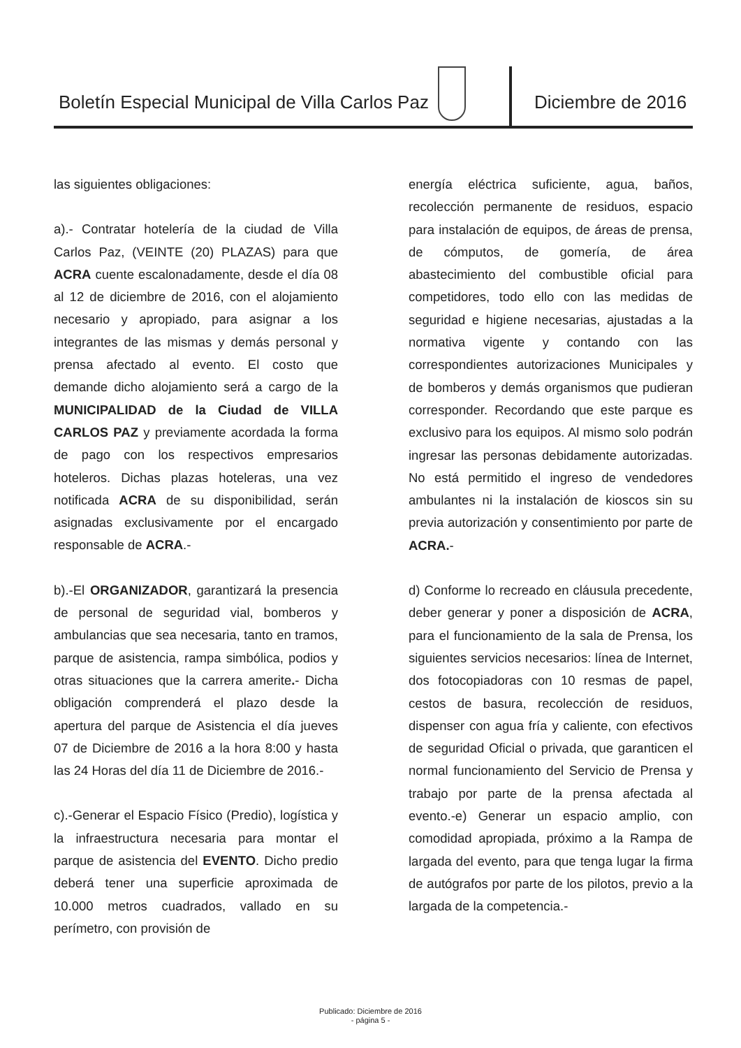Boletín Especial Municipal de Villa Carlos Paz
Diciembre de 2016
las siguientes obligaciones:
a).- Contratar hotelería de la ciudad de Villa Carlos Paz, (VEINTE (20) PLAZAS) para que ACRA cuente escalonadamente, desde el día 08 al 12 de diciembre de 2016, con el alojamiento necesario y apropiado, para asignar a los integrantes de las mismas y demás personal y prensa afectado al evento. El costo que demande dicho alojamiento será a cargo de la MUNICIPALIDAD de la Ciudad de VILLA CARLOS PAZ y previamente acordada la forma de pago con los respectivos empresarios hoteleros. Dichas plazas hoteleras, una vez notificada ACRA de su disponibilidad, serán asignadas exclusivamente por el encargado responsable de ACRA.-
b).-El ORGANIZADOR, garantizará la presencia de personal de seguridad vial, bomberos y ambulancias que sea necesaria, tanto en tramos, parque de asistencia, rampa simbólica, podios y otras situaciones que la carrera amerite.- Dicha obligación comprenderá el plazo desde la apertura del parque de Asistencia el día jueves 07 de Diciembre de 2016 a la hora 8:00 y hasta las 24 Horas del día 11 de Diciembre de 2016.-
c).-Generar el Espacio Físico (Predio), logística y la infraestructura necesaria para montar el parque de asistencia del EVENTO. Dicho predio deberá tener una superficie aproximada de 10.000 metros cuadrados, vallado en su perímetro, con provisión de
energía eléctrica suficiente, agua, baños, recolección permanente de residuos, espacio para instalación de equipos, de áreas de prensa, de cómputos, de gomería, de área abastecimiento del combustible oficial para competidores, todo ello con las medidas de seguridad e higiene necesarias, ajustadas a la normativa vigente y contando con las correspondientes autorizaciones Municipales y de bomberos y demás organismos que pudieran corresponder. Recordando que este parque es exclusivo para los equipos. Al mismo solo podrán ingresar las personas debidamente autorizadas. No está permitido el ingreso de vendedores ambulantes ni la instalación de kioscos sin su previa autorización y consentimiento por parte de ACRA.-
d) Conforme lo recreado en cláusula precedente, deber generar y poner a disposición de ACRA, para el funcionamiento de la sala de Prensa, los siguientes servicios necesarios: línea de Internet, dos fotocopiadoras con 10 resmas de papel, cestos de basura, recolección de residuos, dispenser con agua fría y caliente, con efectivos de seguridad Oficial o privada, que garanticen el normal funcionamiento del Servicio de Prensa y trabajo por parte de la prensa afectada al evento.-e) Generar un espacio amplio, con comodidad apropiada, próximo a la Rampa de largada del evento, para que tenga lugar la firma de autógrafos por parte de los pilotos, previo a la largada de la competencia.-
Publicado: Diciembre de 2016
- página 5 -